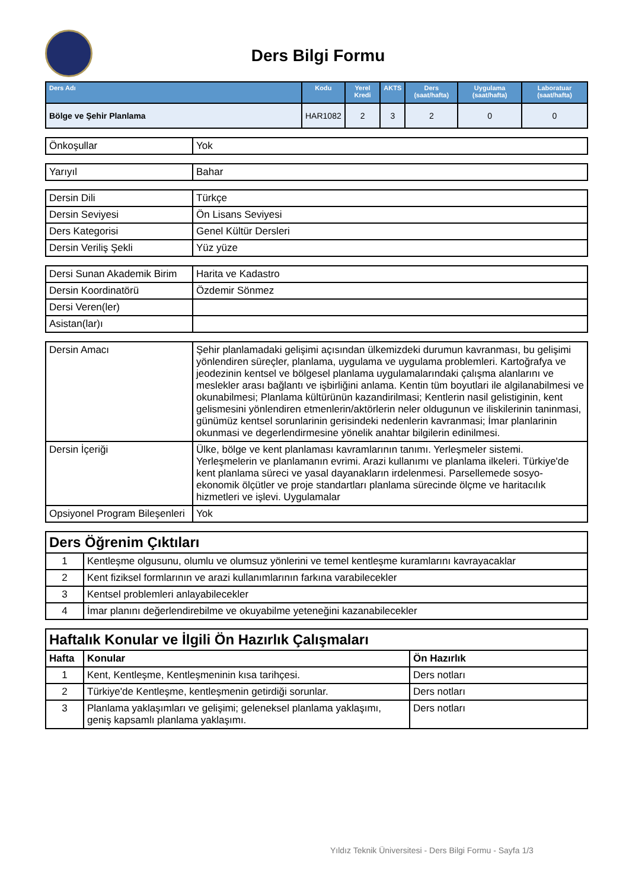Ders Bilgi Formu
| Ders Adı | Kodu | Yerel Kredi | AKTS | Ders (saat/hafta) | Uygulama (saat/hafta) | Laboratuar (saat/hafta) |
| --- | --- | --- | --- | --- | --- | --- |
| Bölge ve Şehir Planlama | HAR1082 | 2 | 3 | 2 | 0 | 0 |
| Önkoşullar | Yok |
| Yarıyıl | Bahar |
| Dersin Dili | Türkçe |
| Dersin Seviyesi | Ön Lisans Seviyesi |
| Ders Kategorisi | Genel Kültür Dersleri |
| Dersin Veriliş Şekli | Yüz yüze |
| Dersi Sunan Akademik Birim | Harita ve Kadastro |
| Dersin Koordinatörü | Özdemir Sönmez |
| Dersi Veren(ler) | |
| Asistan(lar)ı | |
| Dersin Amacı | Şehir planlamadaki gelişimi açısından ülkemizdeki durumun kavranması, bu gelişimi yönlendiren süreçler, planlama, uygulama ve uygulama problemleri. Kartoğrafya ve jeodezinin kentsel ve bölgesel planlama uygulamalarındaki çalışma alanlarını ve meslekler arası bağlantı ve işbirliğini anlama. Kentin tüm boyutlari ile algilanabilmesi ve okunabilmesi; Planlama kültürünün kazandirilmasi; Kentlerin nasil gelistiginin, kent gelismesini yönlendiren etmenlerin/aktörlerin neler oldugunun ve iliskilerinin taninmasi, günümüz kentsel sorunlarinin gerisindeki nedenlerin kavranmasi; İmar planlarinin okunmasi ve degerlendirmesine yönelik anahtar bilgilerin edinilmesi. |
| Dersin İçeriği | Ülke, bölge ve kent planlaması kavramlarının tanımı. Yerleşmeler sistemi. Yerleşmelerin ve planlamanın evrimi. Arazi kullanımı ve planlama ilkeleri. Türkiye'de kent planlama süreci ve yasal dayanakların irdelenmesi. Parsellemede sosyo-ekonomik ölçütler ve proje standartları planlama sürecinde ölçme ve haritacılık hizmetleri ve işlevi. Uygulamalar |
| Opsiyonel Program Bileşenleri | Yok |
| Ders Öğrenim Çıktıları | |
| 1 | Kentleşme olgusunu, olumlu ve olumsuz yönlerini ve temel kentleşme kuramlarını kavrayacaklar |
| 2 | Kent fiziksel formlarının ve arazi kullanımlarının farkına varabilecekler |
| 3 | Kentsel problemleri anlayabilecekler |
| 4 | İmar planını değerlendirebilme ve okuyabilme yeteneğini kazanabilecekler |
| Haftalık Konular ve İlgili Ön Hazırlık Çalışmaları | | |
| Hafta | Konular | Ön Hazırlık |
| 1 | Kent, Kentleşme, Kentleşmeninin kısa tarihçesi. | Ders notları |
| 2 | Türkiye'de Kentleşme, kentleşmenin getirdiği sorunlar. | Ders notları |
| 3 | Planlama yaklaşımları ve gelişimi; geleneksel planlama yaklaşımı, geniş kapsamlı planlama yaklaşımı. | Ders notları |
Yıldız Teknik Üniversitesi - Ders Bilgi Formu - Sayfa 1/3